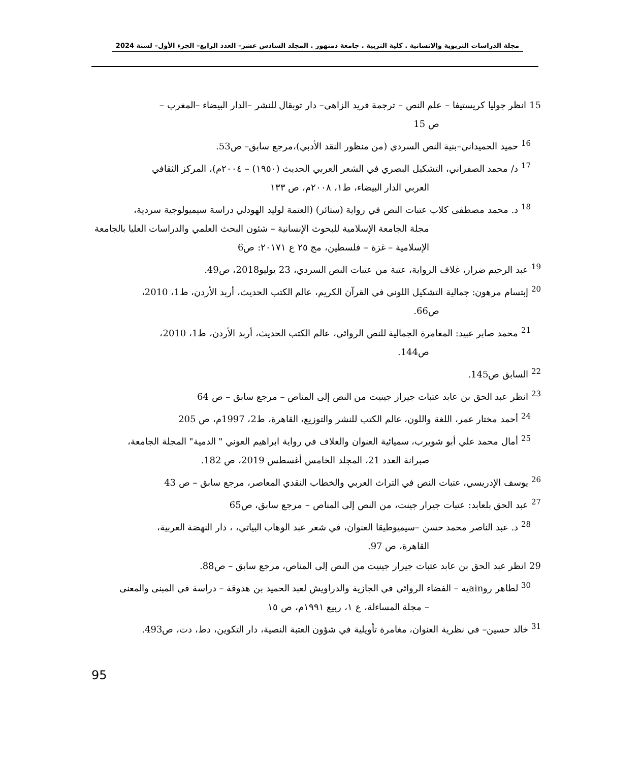مجلة الدراسات التربوية والانسانية . كلية التربية . جامعة دمنهور . المجلد السادس عشر– العدد الرابع– الجزء الأول– لسنة 2024
15 انظر جوليا كريستيفا – علم النص – ترجمة فريد الزاهي– دار توبقال للنشر –الدار البيضاء –المغرب –
ص 15
<sup>16</sup> حميد الحميداني–بنية النص السردي (من منظور النقد الأدبي)،مرجع سابق– ص53.
<sup>17</sup> د/ محمد الصفراني، التشكيل البصري في الشعر العربي الحديث (١٩٥٠) – ٢٠٠٤م)، المركز الثقافي
العربي الدار البيضاء، ط١، ٢٠٠٨م، ص ١٣٣
<sup>18</sup> د. محمد مصطفى كلاب عتبات النص في رواية (ستائر) (العتمة لوليد الهودلي دراسة سيميولوجية سردية،
مجلة الجامعة الإسلامية للبحوث الإنسانية – شئون البحث العلمي والدراسات العليا بالجامعة الإسلامية – غزة – فلسطين، مج ٢٥ ع ٢٠١٧١: ص6
<sup>19</sup> عبد الرحيم ضرار، غلاف الرواية، عتبة من عتبات النص السردي، 23 يوليو2018، ص49.
<sup>20</sup> إبتسام مرهون: جمالية التشكيل اللوني في القرآن الكريم، عالم الكتب الحديث، أربد الأردن، ط1، 2010،
ص66.
<sup>21</sup> محمد صابر عبيد: المغامرة الجمالية للنص الروائي، عالم الكتب الحديث، أربد الأردن، ط1، 2010،
ص144.
<sup>22</sup> السابق ص145.
<sup>23</sup> انظر عبد الحق بن عابد عتبات جيرار جينيت من النص إلى المناص – مرجع سابق – ص 64
<sup>24</sup> أحمد مختار عمر، اللغة واللون، عالم الكتب للنشر والتوزيع، القاهرة، ط2، 1997م، ص 205
<sup>25</sup> أمال محمد علي أبو شويرب، سميائية العنوان والغلاف في رواية ابراهيم العوني " الدمية" المجلة الجامعة،
صبرانة العدد 21، المجلد الخامس أغسطس 2019، ص 182.
<sup>26</sup> يوسف الإدريسي، عتبات النص في التراث العربي والخطاب النقدي المعاصر، مرجع سابق – ص 43
<sup>27</sup> عبد الحق بلعابد: عتبات جيرار جينت، من النص إلى المناص – مرجع سابق، ص65
<sup>28</sup> د. عبد الناصر محمد حسن –سيميوطيقا العنوان، في شعر عبد الوهاب البياتي، ، دار النهضة العربية،
القاهرة، ص 97.
29 انظر عبد الحق بن عابد عتبات جيرار جينيت من النص إلى المناص، مرجع سابق – ص88.
<sup>30</sup> لطاهر روainيه – الفضاء الروائي في الجازية والدراويش لعبد الحميد بن هدوقة – دراسة في المبنى والمعنى
– مجلة المساءلة، ع ١، ربيع ١٩٩١م، ص ١٥
<sup>31</sup> خالد حسين– في نظرية العنوان، مغامرة تأويلية في شؤون العتبة النصية، دار التكوين، دط، دت، ص493.
95